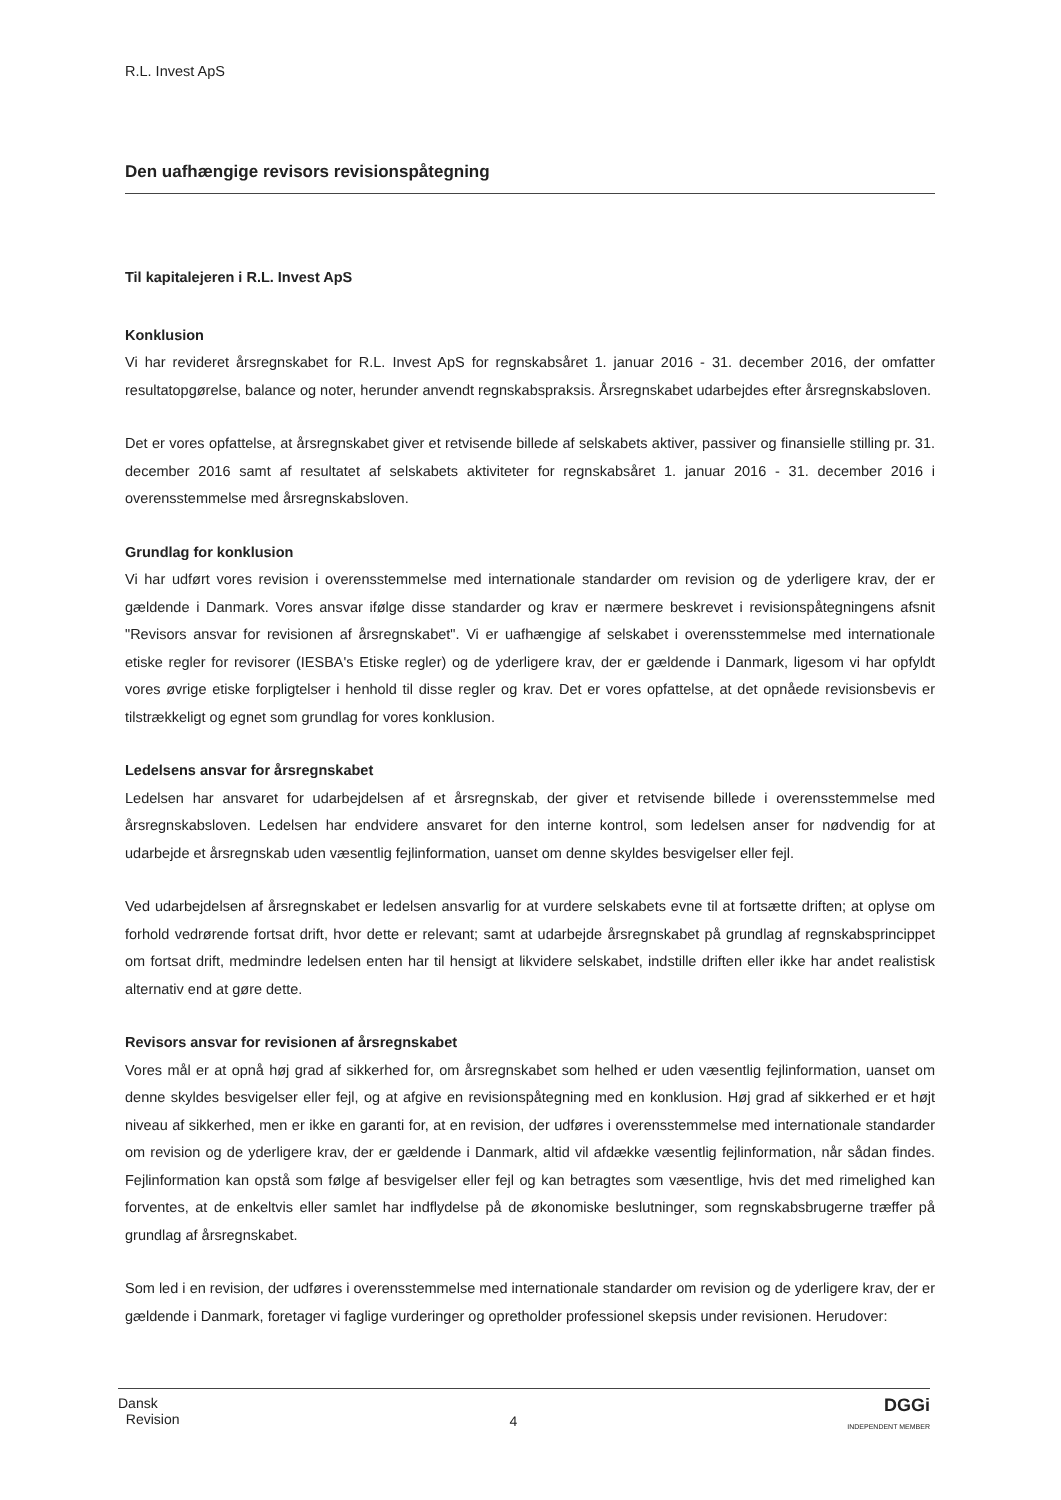R.L. Invest ApS
Den uafhængige revisors revisionspåtegning
Til kapitalejeren i R.L. Invest ApS
Konklusion
Vi har revideret årsregnskabet for R.L. Invest ApS for regnskabsåret 1. januar 2016 - 31. december 2016, der omfatter resultatopgørelse, balance og noter, herunder anvendt regnskabspraksis. Årsregnskabet udarbejdes efter årsregnskabsloven.
Det er vores opfattelse, at årsregnskabet giver et retvisende billede af selskabets aktiver, passiver og finansielle stilling pr. 31. december 2016 samt af resultatet af selskabets aktiviteter for regnskabsåret 1. januar 2016 - 31. december 2016 i overensstemmelse med årsregnskabsloven.
Grundlag for konklusion
Vi har udført vores revision i overensstemmelse med internationale standarder om revision og de yderligere krav, der er gældende i Danmark. Vores ansvar ifølge disse standarder og krav er nærmere beskrevet i revisionspåtegningens afsnit "Revisors ansvar for revisionen af årsregnskabet". Vi er uafhængige af selskabet i overensstemmelse med internationale etiske regler for revisorer (IESBA's Etiske regler) og de yderligere krav, der er gældende i Danmark, ligesom vi har opfyldt vores øvrige etiske forpligtelser i henhold til disse regler og krav. Det er vores opfattelse, at det opnåede revisionsbevis er tilstrækkeligt og egnet som grundlag for vores konklusion.
Ledelsens ansvar for årsregnskabet
Ledelsen har ansvaret for udarbejdelsen af et årsregnskab, der giver et retvisende billede i overensstemmelse med årsregnskabsloven. Ledelsen har endvidere ansvaret for den interne kontrol, som ledelsen anser for nødvendig for at udarbejde et årsregnskab uden væsentlig fejlinformation, uanset om denne skyldes besvigelser eller fejl.
Ved udarbejdelsen af årsregnskabet er ledelsen ansvarlig for at vurdere selskabets evne til at fortsætte driften; at oplyse om forhold vedrørende fortsat drift, hvor dette er relevant; samt at udarbejde årsregnskabet på grundlag af regnskabsprincippet om fortsat drift, medmindre ledelsen enten har til hensigt at likvidere selskabet, indstille driften eller ikke har andet realistisk alternativ end at gøre dette.
Revisors ansvar for revisionen af årsregnskabet
Vores mål er at opnå høj grad af sikkerhed for, om årsregnskabet som helhed er uden væsentlig fejlinformation, uanset om denne skyldes besvigelser eller fejl, og at afgive en revisionspåtegning med en konklusion. Høj grad af sikkerhed er et højt niveau af sikkerhed, men er ikke en garanti for, at en revision, der udføres i overensstemmelse med internationale standarder om revision og de yderligere krav, der er gældende i Danmark, altid vil afdække væsentlig fejlinformation, når sådan findes. Fejlinformation kan opstå som følge af besvigelser eller fejl og kan betragtes som væsentlige, hvis det med rimelighed kan forventes, at de enkeltvis eller samlet har indflydelse på de økonomiske beslutninger, som regnskabsbrugerne træffer på grundlag af årsregnskabet.
Som led i en revision, der udføres i overensstemmelse med internationale standarder om revision og de yderligere krav, der er gældende i Danmark, foretager vi faglige vurderinger og opretholder professionel skepsis under revisionen. Herudover:
Dansk
Revision
4
DGGi
INDEPENDENT MEMBER